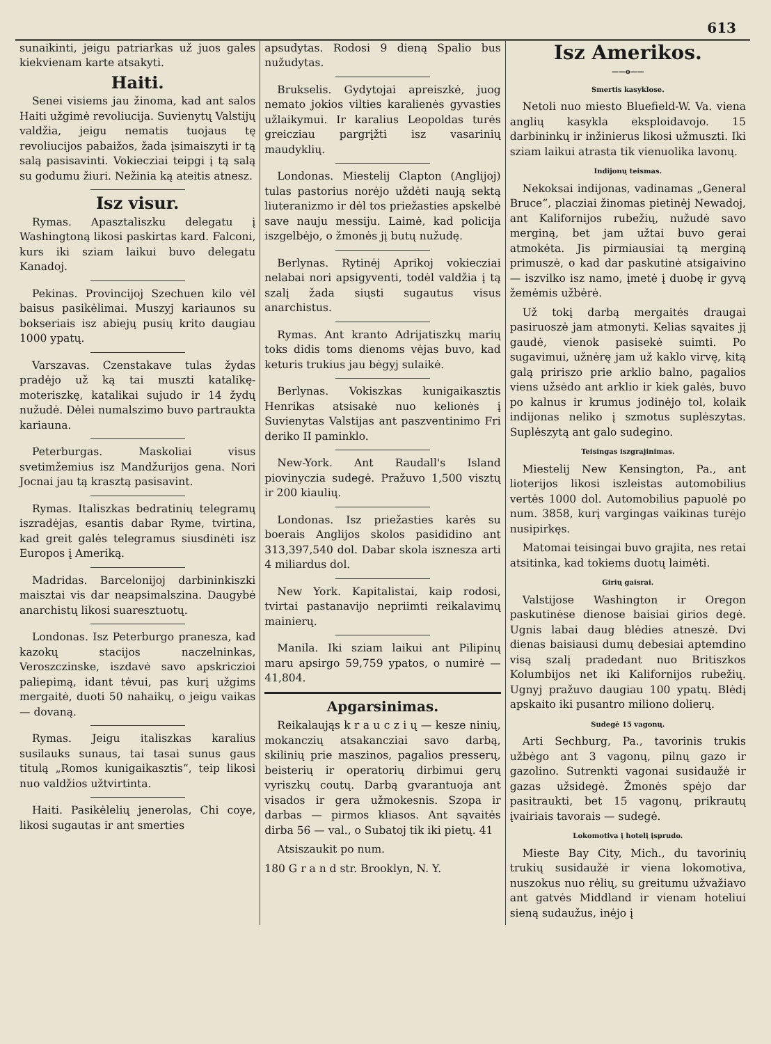613
sunaikinti, jeigu patriarkas už juos gales kiekvienam karte atsakyti.
Haiti.
Senei visiems jau žinoma, kad ant salos Haiti užgimė revoliucija. Suvienytų Valstijų valdžia, jeigu nematis tuojaus tę revoliucijos pabaižos, žada įsimaiszyti ir tą salą pasisavinti. Vokiecziai teipgi į tą salą su godumu žiuri. Nežinia ką ateitis atnesz.
Isz visur.
Rymas. Apasztaliszku delegatu į Washingtoną likosi paskirtas kard. Falconi, kurs iki sziam laikui buvo delegatu Kanadoj.
Pekinas. Provincijoj Szechuen kilo vėl baisus pasikėlimai. Muszyj kariaunos su bokseriais isz abiejų pusių krito daugiau 1000 ypatų.
Varszavas. Czenstakave tulas žydas pradėjo už ką tai muszti katalikę-moteriszkę, katalikai sujudo ir 14 žydų nužudė. Dėlei numalszimo buvo partraukta kariauna.
Peterburgas. Maskoliai visus svetimžemius isz Mandžurijos gena. Nori Jocnai jau tą krasztą pasisavint.
Rymas. Italiszkas bedratinių telegramų iszradėjas, esantis dabar Ryme, tvirtina, kad greit galės telegramus siusdinėti isz Europos į Ameriką.
Madridas. Barcelonijoj darbininkiszki maisztai vis dar neapsimalszina. Daugybė anarchistų likosi suaresztuotų.
Londonas. Isz Peterburgo pranesza, kad kazokų stacijos naczelninkas, Veroszczinske, iszdavė savo apskriczioi paliepimą, idant tėvui, pas kurį užgims mergaitė, duoti 50 nahaikų, o jeigu vaikas — dovaną.
Rymas. Jeigu italiszkas karalius susilauks sunaus, tai tasai sunus gaus titulą „Romos kunigaikasztis“, teip likosi nuo valdžios užtvirtinta.
Haiti. Pasikėlelių jenerolas, Chi coye, likosi sugautas ir ant smerties
apsudytas. Rodosi 9 dieną Spalio bus nužudytas.
Brukselis. Gydytojai apreiszkė, juog nemato jokios vilties karalienės gyvasties užlaikymui. Ir karalius Leopoldas turės greicziau pargrįžti isz vasarinių maudyklių.
Londonas. Miestelij Clapton (Anglijoj) tulas pastorius norėjo uždėti naują sektą liuteranizmo ir dėl tos priežasties apskelbė save nauju messiju. Laimė, kad policija iszgelbėjo, o žmonės jį butų nužudę.
Berlynas. Rytinėj Aprikoj vokiecziai nelabai nori apsigyventi, todėl valdžia į tą szalį žada siųsti sugautus visus anarchistus.
Rymas. Ant kranto Adrijatiszkų marių toks didis toms dienoms vėjas buvo, kad keturis trukius jau bėgyj sulaikė.
Berlynas. Vokiszkas kunigaikasztis Henrikas atsisakė nuo kelionės į Suvienytas Valstijas ant paszventinimo Fri deriko II paminklo.
New-York. Ant Raudall's Island piovinyczia sudegė. Pražuvo 1,500 visztų ir 200 kiaulių.
Londonas. Isz priežasties karės su boerais Anglijos skolos pasididino ant 313,397,540 dol. Dabar skola iszneszа arti 4 miliardus dol.
New York. Kapitalistai, kaip rodosi, tvirtai pastanavijo nepriimti reikalavimų mainierų.
Manila. Iki sziam laikui ant Pilipinų maru apsirgo 59,759 ypatos, o numirė — 41,804.
Apgarsinimas.
Reikalaująs k r a u c z i ų — kesze ninių, mokanczių atsakanczіai savo darbą, skilinių prie maszinos, pagalios presserų, beisterių ir operatorių dirbimui gerų vyriszkų coutų. Darbą gvarantuoja ant visados ir gera užmokesnis. Szopa ir darbas — pirmos kliasos. Ant sąvaitės dirba 56 — val., o Subatoj tik iki pietų. 41
Atsiszaukit po num.
180 G r a n d str. Brooklyn, N. Y.
Isz Amerikos.
——o——
Smertis kasyklose.
Netoli nuo miesto Bluefield-W. Va. viena anglių kasykla eksploidavojo. 15 darbininkų ir inžinierus likosi užmuszti. Iki sziam laikui atrasta tik vienuolika lavonų.
Indijonų teismas.
Nekoksai indijonas, vadinamas „General Bruce“, placziai žinomas pietinėj Newadoj, ant Kalifornijos rubežių, nužudė savo merginą, bet jam užtai buvo gerai atmokėta. Jis pirmiausiai tą merginą primuszė, o kad dar paskutinė atsigaivino — iszvilko isz namo, įmetė į duobę ir gyvą žemėmis užbėrė.
Už tokį darbą mergaitės draugai pasiruoszė jam atmonyti. Kelias sąvaites jį gaudė, vienok pasisekė suimti. Po sugavimui, užnėrę jam už kaklo virvę, kitą galą pririszo prie arklio balno, pagalios viens užsėdo ant arklio ir kiek galės, buvo po kalnus ir krumus jodinėjo tol, kolaik indijonas neliko į szmotus suplėszytas. Suplėszytą ant galo sudegino.
Teisingas iszgrajinimas.
Miestelij New Kensington, Pa., ant lioterijos likosi iszleistas automobilius vertės 1000 dol. Automobilius papuolė po num. 3858, kurį vargingas vaikinas turėjo nusipirkęs.
Matomai teisingai buvo grajita, nes retai atsitinka, kad tokiems duotų laimėti.
Girių gaisrai.
Valstijose Washington ir Oregon paskutinėse dienose baisiai girios degė. Ugnis labai daug blėdies atneszė. Dvi dienas baisiausi dumų debesiai aptemdino visą szalį pradedant nuo Britiszkos Kolumbijos net iki Kalifornijos rubežių. Ugnyj pražuvo daugiau 100 ypatų. Blėdį apskaito iki pusantro miliono dolierų.
Sudegė 15 vagonų.
Arti Sechburg, Pa., tavorinis trukis užbėgo ant 3 vagonų, pilnų gazo ir gazolino. Sutrenkti vagonai susidaužė ir gazas užsidegė. Žmonės spėjo dar pasitraukti, bet 15 vagonų, prikrautų įvairiais tavorais — sudegė.
Lokomotiva į hotelį įsprudo.
Mieste Bay City, Mich., du tavorinių trukių susidaužė ir viena lokomotiva, nuszokus nuo rėlių, su greitumu užvažiavo ant gatvės Middland ir vienam hoteliui sieną sudaužus, inėjo į